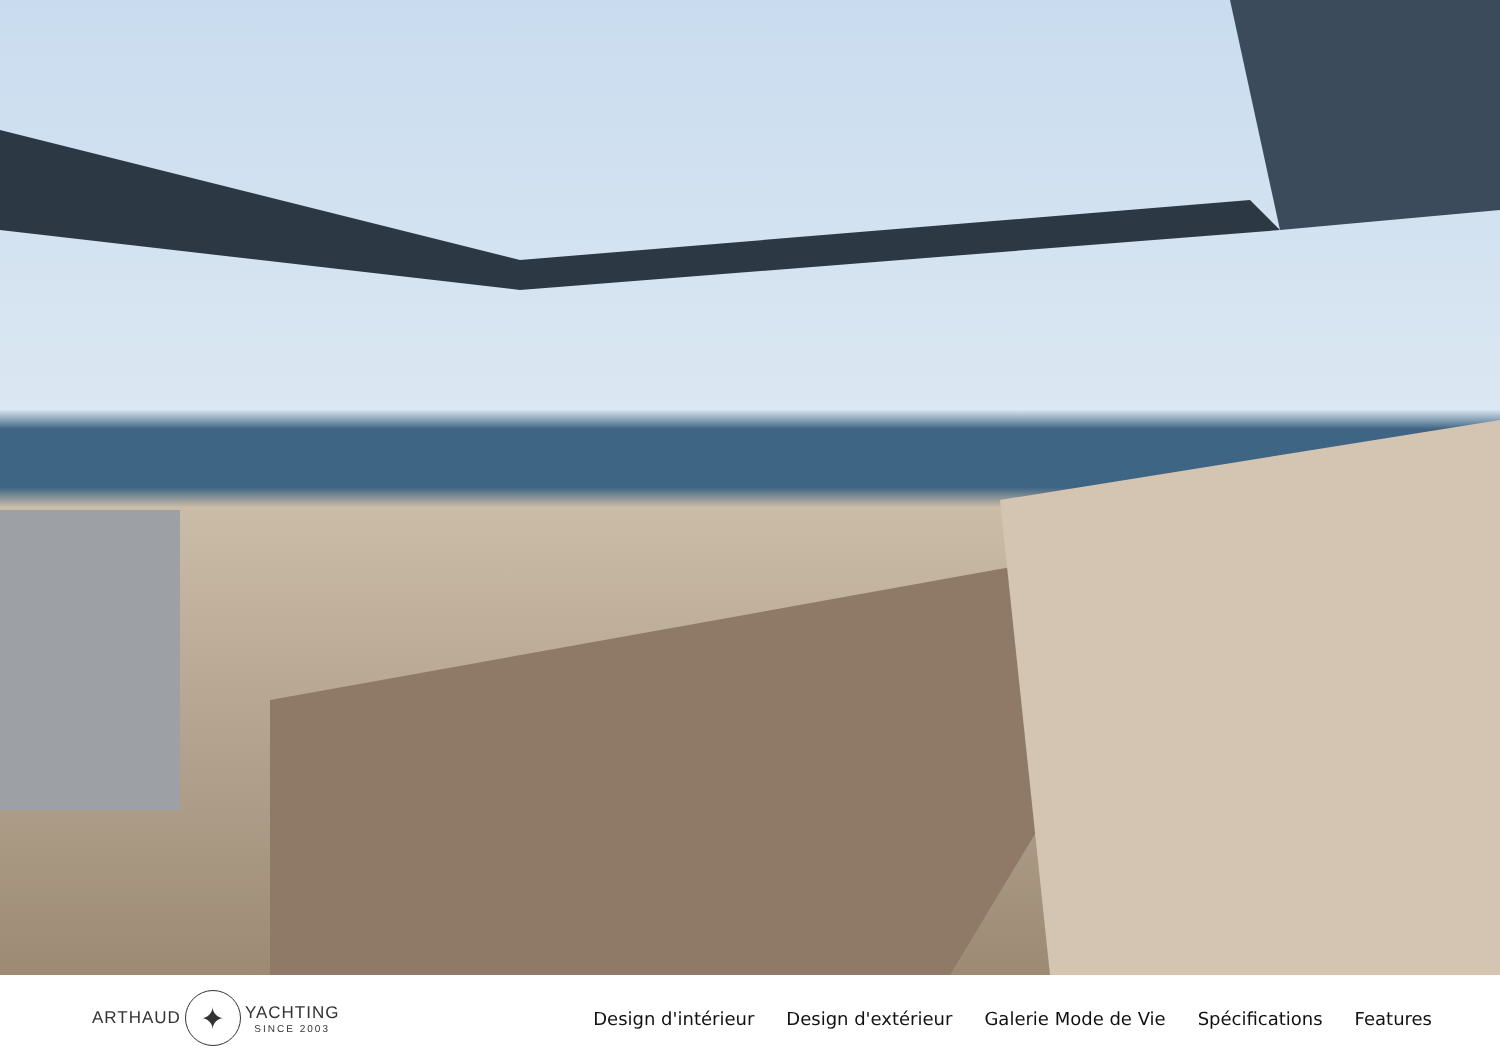ARTHAUD ✦ YACHTING
SINCE 2003
Design d'intérieur Design d'extérieur Galerie Mode de Vie Spécifications Features